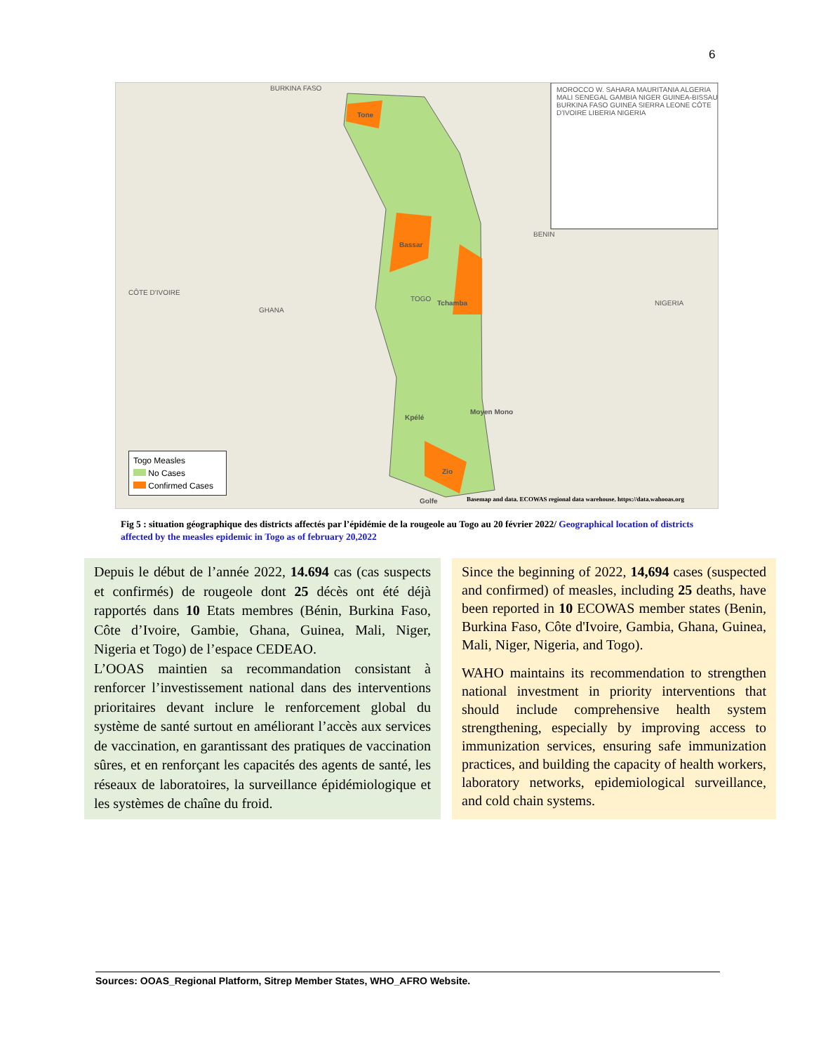6
BURKINA FASO
Tone
Bassar
MOROCCO W. SAHARA MAURITANIA ALGERIA MALI SENEGAL GAMBIA NIGER GUINEA-BISSAU BURKINA FASO GUINEA SIERRA LEONE CÔTE D'IVOIRE LIBERIA NIGERIA
BENIN
CÔTE D'IVOIRE
GHANA
TOGO
Tchamba NIGERIA
Moyen Mono
Kpélé
Zio
Golfe
Basemap and data. ECOWAS regional data warehouse. https://data.wahooas.org
Togo Measles
No Cases
Confirmed Cases
Fig 5 : situation géographique des districts affectés par l’épidémie de la rougeole au Togo au 20 février 2022/ Geographical location of districts affected by the measles epidemic in Togo as of february 20,2022
Depuis le début de l’année 2022, 14.694 cas (cas suspects et confirmés) de rougeole dont 25 décès ont été déjà rapportés dans 10 Etats membres (Bénin, Burkina Faso, Côte d’Ivoire, Gambie, Ghana, Guinea, Mali, Niger, Nigeria et Togo) de l’espace CEDEAO.
L’OOAS maintien sa recommandation consistant à renforcer l’investissement national dans des interventions prioritaires devant inclure le renforcement global du système de santé surtout en améliorant l’accès aux services de vaccination, en garantissant des pratiques de vaccination sûres, et en renforçant les capacités des agents de santé, les réseaux de laboratoires, la surveillance épidémiologique et les systèmes de chaîne du froid.
Since the beginning of 2022, 14,694 cases (suspected and confirmed) of measles, including 25 deaths, have been reported in 10 ECOWAS member states (Benin, Burkina Faso, Côte d'Ivoire, Gambia, Ghana, Guinea, Mali, Niger, Nigeria, and Togo).
WAHO maintains its recommendation to strengthen national investment in priority interventions that should include comprehensive health system strengthening, especially by improving access to immunization services, ensuring safe immunization practices, and building the capacity of health workers, laboratory networks, epidemiological surveillance, and cold chain systems.
Sources: OOAS_Regional Platform, Sitrep Member States, WHO_AFRO Website.